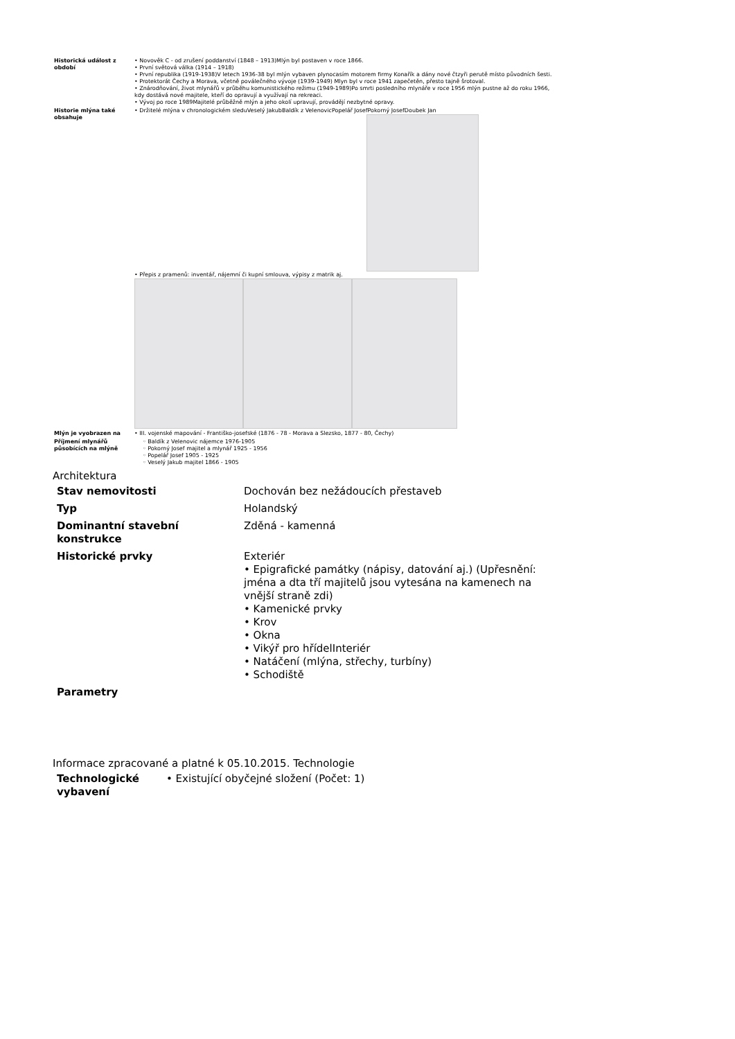| Historická událost z období | • Novověk C - od zrušení poddanství (1848 – 1913)Mlýn byl postaven v roce 1866. • První světová válka (1914 – 1918) • První republika (1919-1938)V letech 1936-38 byl mlýn vybaven plynocasím motorem firmy Konařík a dány nové čtzyři perutě místo původních šesti. • Protektorát Čechy a Morava, včetně poválečného vývoje (1939-1949) Mlyn byl v roce 1941 zapečetěn, přesto tajně šrotoval. • Znárodňování, život mlynářů v průběhu komunistického režimu (1949-1989)Po smrti posledního mlynáře v roce 1956 mlýn pustne až do roku 1966, kdy dostává nové majitele, kteří do opravují a využívají na rekreaci. • Vývoj po roce 1989Majitelé průběžně mlýn a jeho okolí upravují, provádějí nezbytné opravy. |
| Historie mlýna také obsahuje | • Držitelé mlýna v chronologickém sleduVeselý JakubBaldík z VelenovicPopelář JosefPokorný JosefDoubek Jan • Přepis z pramenů: inventář, nájemní či kupní smlouva, výpisy z matrik aj. |
| Mlýn je vyobrazen na | • III. vojenské mapování - Františko-josefské (1876 - 78 - Morava a Slezsko, 1877 - 80, Čechy) |
| Příjmení mlynářů působících na mlýně | ◦ Baldík z Velenovic nájemce 1976-1905 ◦ Pokorný Josef majitel a mlynář 1925 - 1956 ◦ Popelář Josef 1905 - 1925 ◦ Veselý Jakub majitel 1866 - 1905 |
Architektura
| Stav nemovitosti | Dochován bez nežádoucích přestaveb |
| Typ | Holandský |
| Dominantní stavební konstrukce | Zděná - kamenná |
| Historické prvky | Exteriér • Epigrafické památky (nápisy, datování aj.) (Upřesnění: jména a dta tří majitelů jsou vytesána na kamenech na vnější straně zdi) • Kamenické prvky • Krov • Okna • Vikýř pro hřídelInteriér • Natáčení (mlýna, střechy, turbíny) • Schodiště |
| Parametry | |
Informace zpracované a platné k 05.10.2015. Technologie
| Technologické vybavení | • Existující obyčejné složení (Počet: 1) |